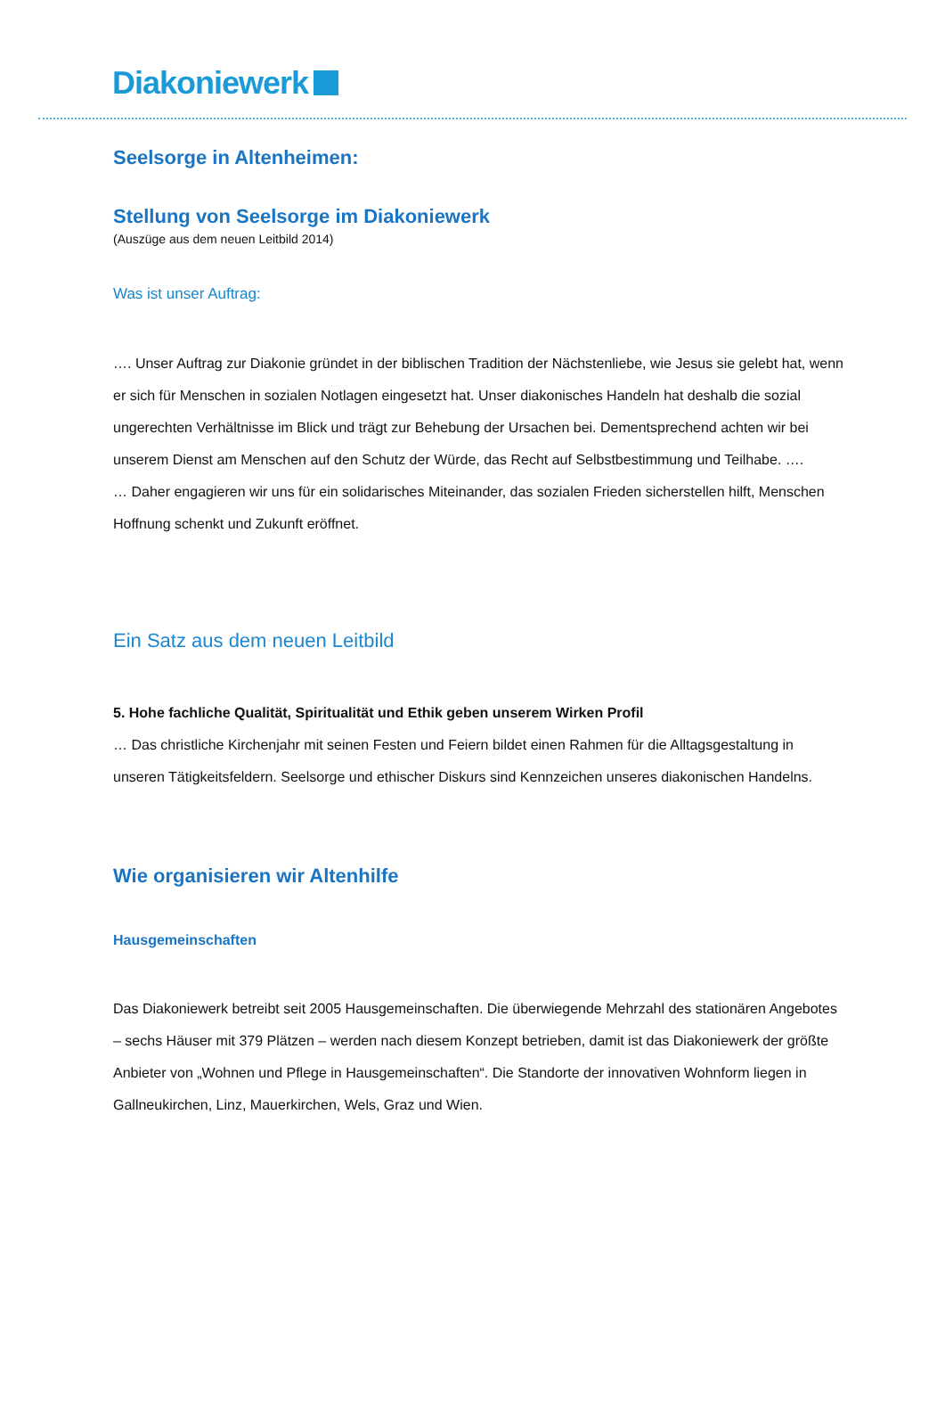Diakoniewerk
Seelsorge in Altenheimen:
Stellung von Seelsorge im Diakoniewerk
(Auszüge aus dem neuen Leitbild 2014)
Was ist unser Auftrag:
…. Unser Auftrag zur Diakonie gründet in der biblischen Tradition der Nächstenliebe, wie Jesus sie gelebt hat, wenn er sich für Menschen in sozialen Notlagen eingesetzt hat. Unser diakonisches Handeln hat deshalb die sozial ungerechten Verhältnisse im Blick und trägt zur Behebung der Ursachen bei. Dementsprechend achten wir bei unserem Dienst am Menschen auf den Schutz der Würde, das Recht auf Selbstbestimmung und Teilhabe. ….
… Daher engagieren wir uns für ein solidarisches Miteinander, das sozialen Frieden sicherstellen hilft, Menschen Hoffnung schenkt und Zukunft eröffnet.
Ein Satz aus dem neuen Leitbild
5. Hohe fachliche Qualität, Spiritualität und Ethik geben unserem Wirken Profil
… Das christliche Kirchenjahr mit seinen Festen und Feiern bildet einen Rahmen für die Alltagsgestaltung in unseren Tätigkeitsfeldern. Seelsorge und ethischer Diskurs sind Kennzeichen unseres diakonischen Handelns.
Wie organisieren wir Altenhilfe
Hausgemeinschaften
Das Diakoniewerk betreibt seit 2005 Hausgemeinschaften. Die überwiegende Mehrzahl des stationären Angebotes – sechs Häuser mit 379 Plätzen – werden nach diesem Konzept betrieben, damit ist das Diakoniewerk der größte Anbieter von „Wohnen und Pflege in Hausgemeinschaften“. Die Standorte der innovativen Wohnform liegen in Gallneukirchen, Linz, Mauerkirchen, Wels, Graz und Wien.